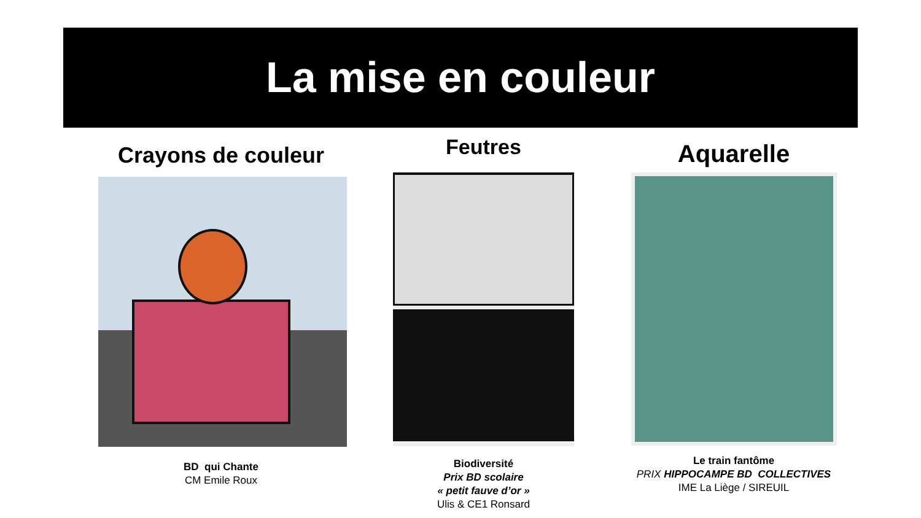La mise en couleur
Crayons de couleur
BD qui Chante
CM Emile Roux
Feutres
Biodiversité
Prix BD scolaire
« petit fauve d’or »
Ulis & CE1 Ronsard
Aquarelle
Le train fantôme
PRIX HIPPOCAMPE BD COLLECTIVES
IME La Liège / SIREUIL